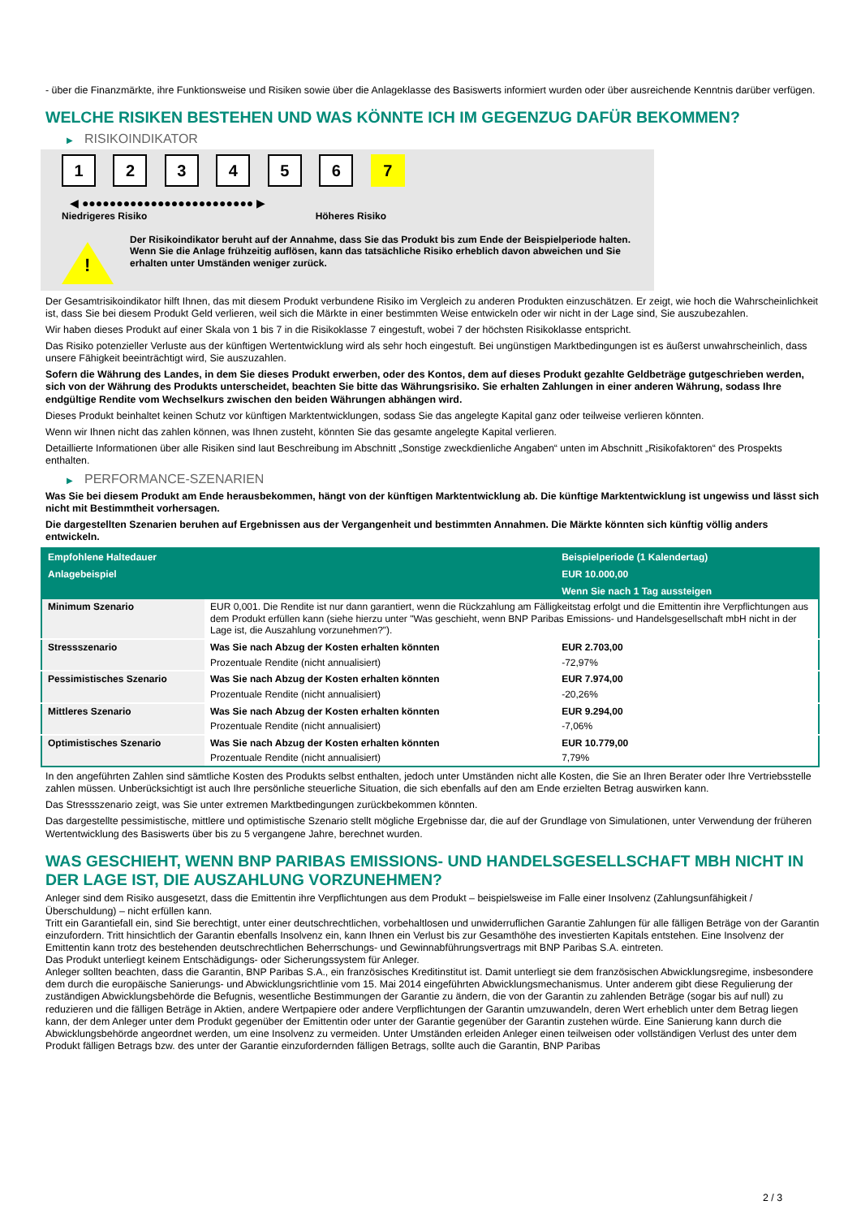- über die Finanzmärkte, ihre Funktionsweise und Risiken sowie über die Anlageklasse des Basiswerts informiert wurden oder über ausreichende Kenntnis darüber verfügen.
WELCHE RISIKEN BESTEHEN UND WAS KÖNNTE ICH IM GEGENZUG DAFÜR BEKOMMEN?
▶ RISIKOINDIKATOR
1 2 3 4 5 6 7
◀ ●●●●●●●●●●●●●●●●●●●●●●●●● ▶
Niedrigeres Risiko Höheres Risiko
!
Der Risikoindikator beruht auf der Annahme, dass Sie das Produkt bis zum Ende der Beispielperiode halten.
Wenn Sie die Anlage frühzeitig auflösen, kann das tatsächliche Risiko erheblich davon abweichen und Sie erhalten unter Umständen weniger zurück.
Der Gesamtrisikoindikator hilft Ihnen, das mit diesem Produkt verbundene Risiko im Vergleich zu anderen Produkten einzuschätzen. Er zeigt, wie hoch die Wahrscheinlichkeit ist, dass Sie bei diesem Produkt Geld verlieren, weil sich die Märkte in einer bestimmten Weise entwickeln oder wir nicht in der Lage sind, Sie auszubezahlen.
Wir haben dieses Produkt auf einer Skala von 1 bis 7 in die Risikoklasse 7 eingestuft, wobei 7 der höchsten Risikoklasse entspricht.
Das Risiko potenzieller Verluste aus der künftigen Wertentwicklung wird als sehr hoch eingestuft. Bei ungünstigen Marktbedingungen ist es äußerst unwahrscheinlich, dass unsere Fähigkeit beeinträchtigt wird, Sie auszuzahlen.
Sofern die Währung des Landes, in dem Sie dieses Produkt erwerben, oder des Kontos, dem auf dieses Produkt gezahlte Geldbeträge gutgeschrieben werden, sich von der Währung des Produkts unterscheidet, beachten Sie bitte das Währungsrisiko. Sie erhalten Zahlungen in einer anderen Währung, sodass Ihre endgültige Rendite vom Wechselkurs zwischen den beiden Währungen abhängen wird.
Dieses Produkt beinhaltet keinen Schutz vor künftigen Marktentwicklungen, sodass Sie das angelegte Kapital ganz oder teilweise verlieren könnten.
Wenn wir Ihnen nicht das zahlen können, was Ihnen zusteht, könnten Sie das gesamte angelegte Kapital verlieren.
Detaillierte Informationen über alle Risiken sind laut Beschreibung im Abschnitt „Sonstige zweckdienliche Angaben“ unten im Abschnitt „Risikofaktoren“ des Prospekts enthalten.
▶ PERFORMANCE-SZENARIEN
Was Sie bei diesem Produkt am Ende herausbekommen, hängt von der künftigen Marktentwicklung ab. Die künftige Marktentwicklung ist ungewiss und lässt sich nicht mit Bestimmtheit vorhersagen.
Die dargestellten Szenarien beruhen auf Ergebnissen aus der Vergangenheit und bestimmten Annahmen. Die Märkte könnten sich künftig völlig anders entwickeln.
| Empfohlene Haltedauer | | Beispielperiode (1 Kalendertag) |
| --- | --- | --- |
| Anlagebeispiel | | EUR 10.000,00 |
| | | Wenn Sie nach 1 Tag aussteigen |
| Minimum Szenario | EUR 0,001. Die Rendite ist nur dann garantiert, wenn die Rückzahlung am Fälligkeitstag erfolgt und die Emittentin ihre Verpflichtungen aus dem Produkt erfüllen kann (siehe hierzu unter "Was geschieht, wenn BNP Paribas Emissions- und Handelsgesellschaft mbH nicht in der Lage ist, die Auszahlung vorzunehmen?"). | |
| Stressszenario | Was Sie nach Abzug der Kosten erhalten könnten | EUR 2.703,00 |
| | Prozentuale Rendite (nicht annualisiert) | -72,97% |
| Pessimistisches Szenario | Was Sie nach Abzug der Kosten erhalten könnten | EUR 7.974,00 |
| | Prozentuale Rendite (nicht annualisiert) | -20,26% |
| Mittleres Szenario | Was Sie nach Abzug der Kosten erhalten könnten | EUR 9.294,00 |
| | Prozentuale Rendite (nicht annualisiert) | -7,06% |
| Optimistisches Szenario | Was Sie nach Abzug der Kosten erhalten könnten | EUR 10.779,00 |
| | Prozentuale Rendite (nicht annualisiert) | 7,79% |
In den angeführten Zahlen sind sämtliche Kosten des Produkts selbst enthalten, jedoch unter Umständen nicht alle Kosten, die Sie an Ihren Berater oder Ihre Vertriebsstelle zahlen müssen. Unberücksichtigt ist auch Ihre persönliche steuerliche Situation, die sich ebenfalls auf den am Ende erzielten Betrag auswirken kann.
Das Stressszenario zeigt, was Sie unter extremen Marktbedingungen zurückbekommen könnten.
Das dargestellte pessimistische, mittlere und optimistische Szenario stellt mögliche Ergebnisse dar, die auf der Grundlage von Simulationen, unter Verwendung der früheren Wertentwicklung des Basiswerts über bis zu 5 vergangene Jahre, berechnet wurden.
WAS GESCHIEHT, WENN BNP PARIBAS EMISSIONS- UND HANDELSGESELLSCHAFT MBH NICHT IN DER LAGE IST, DIE AUSZAHLUNG VORZUNEHMEN?
Anleger sind dem Risiko ausgesetzt, dass die Emittentin ihre Verpflichtungen aus dem Produkt – beispielsweise im Falle einer Insolvenz (Zahlungsunfähigkeit / Überschuldung) – nicht erfüllen kann.
Tritt ein Garantiefall ein, sind Sie berechtigt, unter einer deutschrechtlichen, vorbehaltlosen und unwiderruflichen Garantie Zahlungen für alle fälligen Beträge von der Garantin einzufordern. Tritt hinsichtlich der Garantin ebenfalls Insolvenz ein, kann Ihnen ein Verlust bis zur Gesamthöhe des investierten Kapitals entstehen. Eine Insolvenz der Emittentin kann trotz des bestehenden deutschrechtlichen Beherrschungs- und Gewinnabführungsvertrags mit BNP Paribas S.A. eintreten.
Das Produkt unterliegt keinem Entschädigungs- oder Sicherungssystem für Anleger.
Anleger sollten beachten, dass die Garantin, BNP Paribas S.A., ein französisches Kreditinstitut ist. Damit unterliegt sie dem französischen Abwicklungsregime, insbesondere dem durch die europäische Sanierungs- und Abwicklungsrichtlinie vom 15. Mai 2014 eingeführten Abwicklungsmechanismus. Unter anderem gibt diese Regulierung der zuständigen Abwicklungsbehörde die Befugnis, wesentliche Bestimmungen der Garantie zu ändern, die von der Garantin zu zahlenden Beträge (sogar bis auf null) zu reduzieren und die fälligen Beträge in Aktien, andere Wertpapiere oder andere Verpflichtungen der Garantin umzuwandeln, deren Wert erheblich unter dem Betrag liegen kann, der dem Anleger unter dem Produkt gegenüber der Emittentin oder unter der Garantie gegenüber der Garantin zustehen würde. Eine Sanierung kann durch die Abwicklungsbehörde angeordnet werden, um eine Insolvenz zu vermeiden. Unter Umständen erleiden Anleger einen teilweisen oder vollständigen Verlust des unter dem Produkt fälligen Betrags bzw. des unter der Garantie einzufordernden fälligen Betrags, sollte auch die Garantin, BNP Paribas
2 / 3